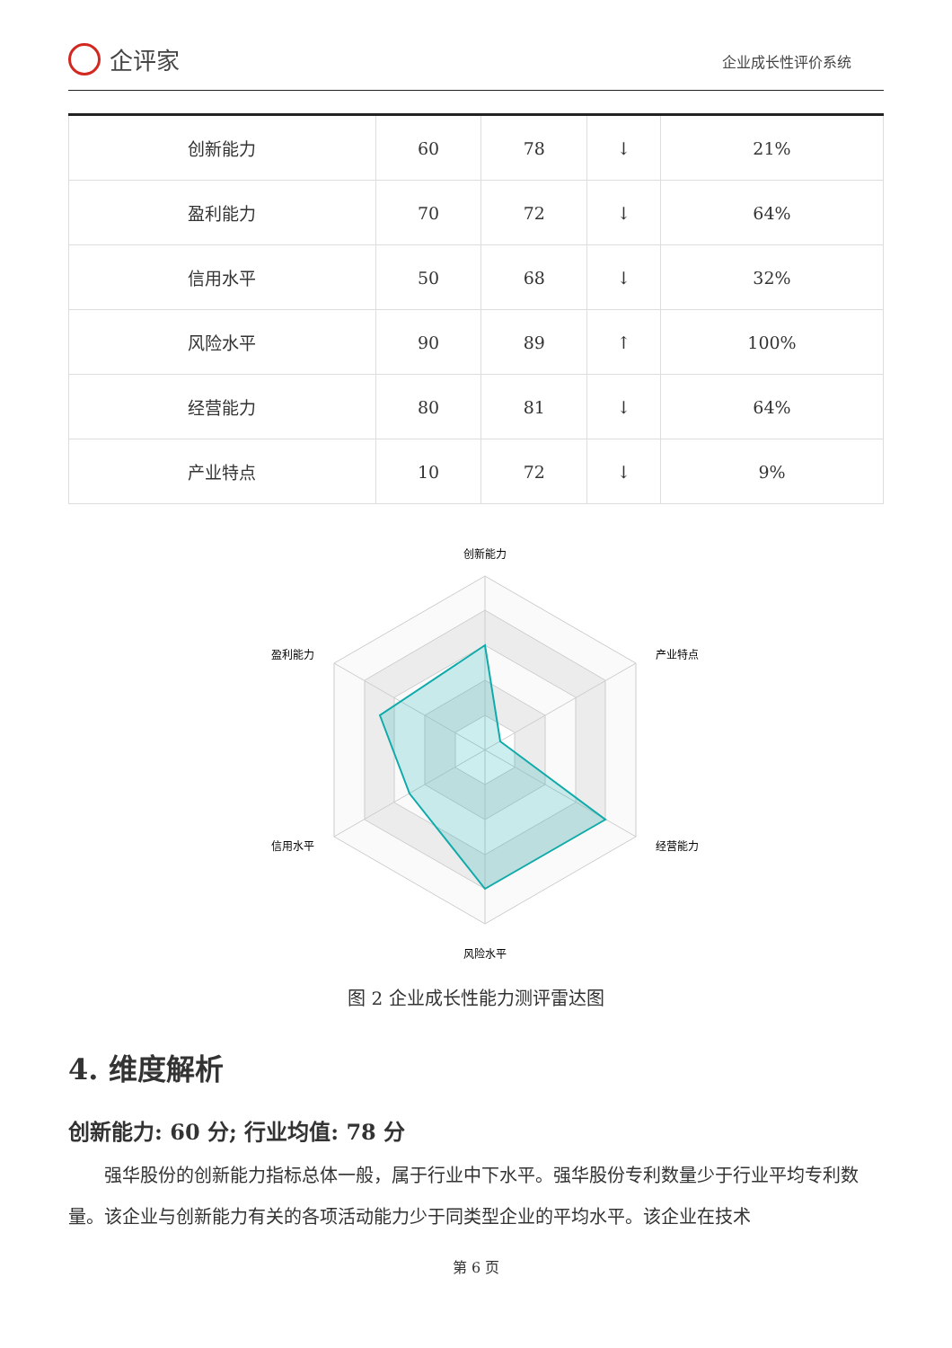企评家
企业成长性评价系统
| 创新能力 | 60 | 78 | ↓ | 21% |
| 盈利能力 | 70 | 72 | ↓ | 64% |
| 信用水平 | 50 | 68 | ↓ | 32% |
| 风险水平 | 90 | 89 | ↑ | 100% |
| 经营能力 | 80 | 81 | ↓ | 64% |
| 产业特点 | 10 | 72 | ↓ | 9% |
创新能力
产业特点
经营能力
风险水平
信用水平
盈利能力
图 2 企业成长性能力测评雷达图
4. 维度解析
创新能力: 60 分; 行业均值: 78 分
强华股份的创新能力指标总体一般，属于行业中下水平。强华股份专利数量少于行业平均专利数量。该企业与创新能力有关的各项活动能力少于同类型企业的平均水平。该企业在技术
第 6 页